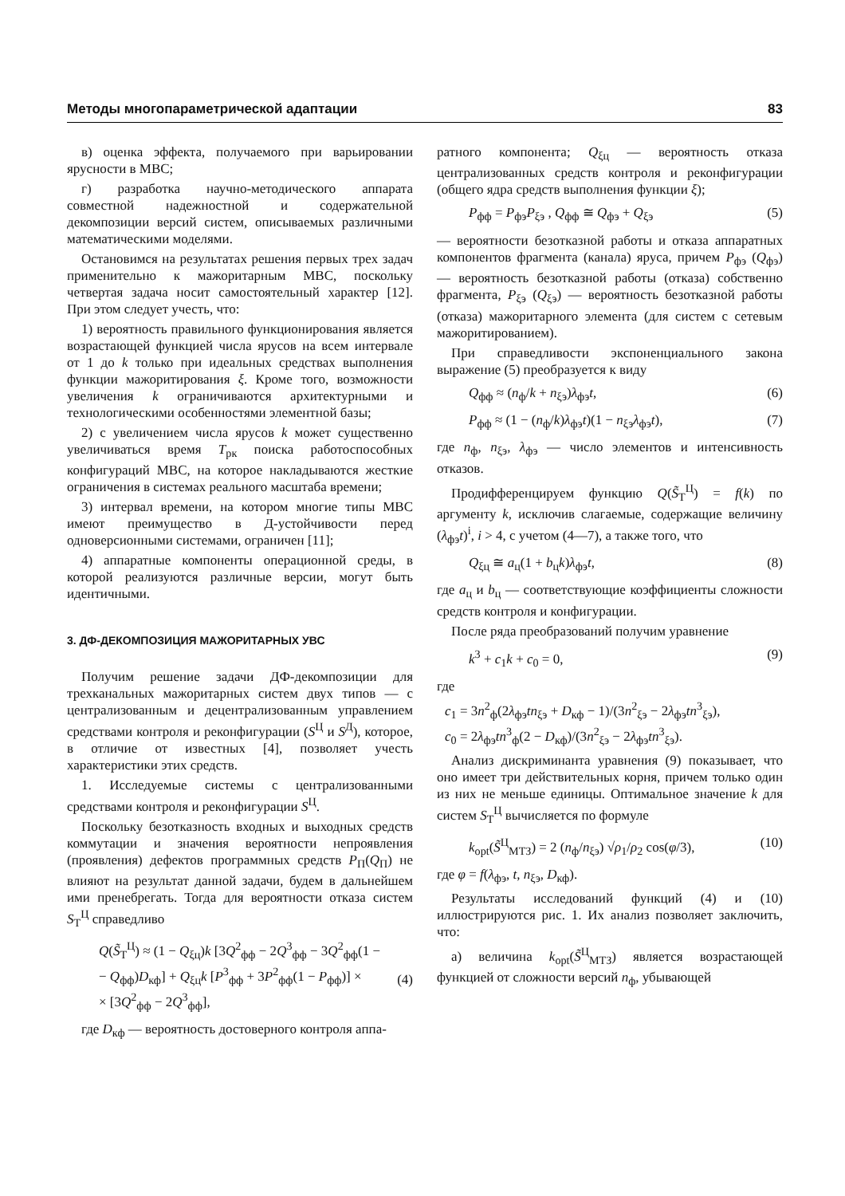Методы многопараметрической адаптации 83
в) оценка эффекта, получаемого при варьировании ярусности в МВС;
г) разработка научно-методического аппарата совместной надежностной и содержательной декомпозиции версий систем, описываемых различными математическими моделями.
Остановимся на результатах решения первых трех задач применительно к мажоритарным МВС, поскольку четвертая задача носит самостоятельный характер [12]. При этом следует учесть, что:
1) вероятность правильного функционирования является возрастающей функцией числа ярусов на всем интервале от 1 до k только при идеальных средствах выполнения функции мажоритирования ξ. Кроме того, возможности увеличения k ограничиваются архитектурными и технологическими особенностями элементной базы;
2) с увеличением числа ярусов k может существенно увеличиваться время T<sub>рк</sub> поиска работоспособных конфигураций МВС, на которое накладываются жесткие ограничения в системах реального масштаба времени;
3) интервал времени, на котором многие типы МВС имеют преимущество в Д-устойчивости перед одноверсионными системами, ограничен [11];
4) аппаратные компоненты операционной среды, в которой реализуются различные версии, могут быть идентичными.
3. ДФ-ДЕКОМПОЗИЦИЯ МАЖОРИТАРНЫХ УВС
Получим решение задачи ДФ-декомпозиции для трехканальных мажоритарных систем двух типов — с централизованным и децентрализованным управлением средствами контроля и реконфигурации (S<sup>Ц</sup> и S<sup>Д</sup>), которое, в отличие от известных [4], позволяет учесть характеристики этих средств.
1. Исследуемые системы с централизованными средствами контроля и реконфигурации S<sup>Ц</sup>.
Поскольку безотказность входных и выходных средств коммутации и значения вероятности непроявления (проявления) дефектов программных средств P<sub>П</sub>(Q<sub>П</sub>) не влияют на результат данной задачи, будем в дальнейшем ими пренебрегать. Тогда для вероятности отказа систем S<sub>Т</sub><sup>Ц</sup> справедливо
Q(S̃<sub>Т</sub><sup>Ц</sup>) ≈ (1 − Q<sub>ξц</sub>)k [3Q<sup>2</sup><sub>фф</sub> − 2Q<sup>3</sup><sub>фф</sub> − 3Q<sup>2</sup><sub>фф</sub>(1 −
− Q<sub>фф</sub>)D<sub>кф</sub>] + Q<sub>ξц</sub>k [P<sup>3</sup><sub>фф</sub> + 3P<sup>2</sup><sub>фф</sub>(1 − P<sub>фф</sub>)] ×
× [3Q<sup>2</sup><sub>фф</sub> − 2Q<sup>3</sup><sub>фф</sub>],
(4)
где D<sub>кф</sub> — вероятность достоверного контроля аппа-
ратного компонента; Q<sub>ξц</sub> — вероятность отказа централизованных средств контроля и реконфигурации (общего ядра средств выполнения функции ξ);
P<sub>фф</sub> = P<sub>фэ</sub>P<sub>ξэ</sub> , Q<sub>фф</sub> ≅ Q<sub>фэ</sub> + Q<sub>ξэ</sub> (5)
— вероятности безотказной работы и отказа аппаратных компонентов фрагмента (канала) яруса, причем P<sub>фэ</sub> (Q<sub>фэ</sub>) — вероятность безотказной работы (отказа) собственно фрагмента, P<sub>ξэ</sub> (Q<sub>ξэ</sub>) — вероятность безотказной работы (отказа) мажоритарного элемента (для систем с сетевым мажоритированием).
При справедливости экспоненциального закона выражение (5) преобразуется к виду
Q<sub>фф</sub> ≈ (n<sub>ф</sub>/k + n<sub>ξэ</sub>)λ<sub>фэ</sub>t, (6)
P<sub>фф</sub> ≈ (1 − (n<sub>ф</sub>/k)λ<sub>фэ</sub>t)(1 − n<sub>ξэ</sub>λ<sub>фэ</sub>t), (7)
где n<sub>ф</sub>, n<sub>ξэ</sub>, λ<sub>фэ</sub> — число элементов и интенсивность отказов.
Продифференцируем функцию Q(S̃<sub>Т</sub><sup>Ц</sup>) = f(k) по аргументу k, исключив слагаемые, содержащие величину (λ<sub>фэ</sub>t)<sup>i</sup>, i > 4, с учетом (4—7), а также того, что
Q<sub>ξц</sub> ≅ a<sub>ц</sub>(1 + b<sub>ц</sub>k)λ<sub>фэ</sub>t, (8)
где a<sub>ц</sub> и b<sub>ц</sub> — соответствующие коэффициенты сложности средств контроля и конфигурации.
После ряда преобразований получим уравнение
k<sup>3</sup> + c<sub>1</sub>k + c<sub>0</sub> = 0, (9)
где
c<sub>1</sub> = 3n<sup>2</sup><sub>ф</sub>(2λ<sub>фэ</sub>tn<sub>ξэ</sub> + D<sub>кф</sub> − 1)/(3n<sup>2</sup><sub>ξэ</sub> − 2λ<sub>фэ</sub>tn<sup>3</sup><sub>ξэ</sub>),
c<sub>0</sub> = 2λ<sub>фэ</sub>tn<sup>3</sup><sub>ф</sub>(2 − D<sub>кф</sub>)/(3n<sup>2</sup><sub>ξэ</sub> − 2λ<sub>фэ</sub>tn<sup>3</sup><sub>ξэ</sub>).
Анализ дискриминанта уравнения (9) показывает, что оно имеет три действительных корня, причем только один из них не меньше единицы. Оптимальное значение k для систем S<sub>Т</sub><sup>Ц</sup> вычисляется по формуле
k<sub>opt</sub>(S̃<sup>Ц</sup><sub>МТЗ</sub>) = 2 (n<sub>ф</sub>/n<sub>ξэ</sub>) √ρ<sub>1</sub>/ρ<sub>2</sub> cos(φ/3), (10)
где φ = f(λ<sub>фэ</sub>, t, n<sub>ξэ</sub>, D<sub>кф</sub>).
Результаты исследований функций (4) и (10) иллюстрируются рис. 1. Их анализ позволяет заключить, что:
а) величина k<sub>opt</sub>(S̃<sup>Ц</sup><sub>МТЗ</sub>) является возрастающей функцией от сложности версий n<sub>ф</sub>, убывающей